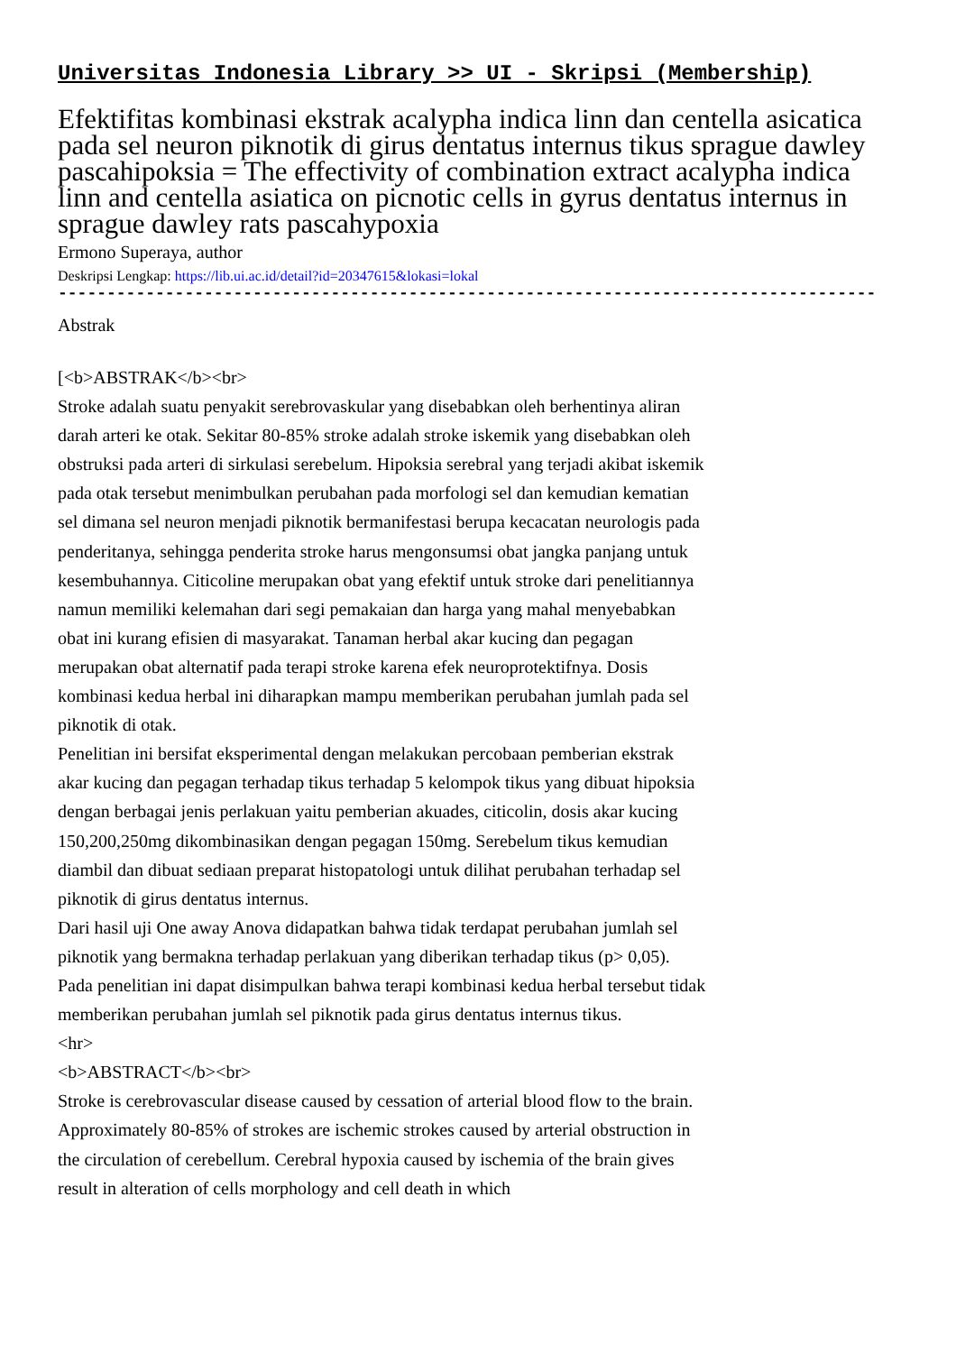Universitas Indonesia Library >> UI - Skripsi (Membership)
Efektifitas kombinasi ekstrak acalypha indica linn dan centella asicatica pada sel neuron piknotik di girus dentatus internus tikus sprague dawley pascahipoksia = The effectivity of combination extract acalypha indica linn and centella asiatica on picnotic cells in gyrus dentatus internus in sprague dawley rats pascahypoxia
Ermono Superaya, author
Deskripsi Lengkap: https://lib.ui.ac.id/detail?id=20347615&lokasi=lokal
------------------------------------------------------------------------------------------
Abstrak
[<b>ABSTRAK</b><br>
Stroke adalah suatu penyakit serebrovaskular yang disebabkan oleh berhentinya aliran darah arteri ke otak. Sekitar 80-85% stroke adalah stroke iskemik yang disebabkan oleh obstruksi pada arteri di sirkulasi serebelum. Hipoksia serebral yang terjadi akibat iskemik pada otak tersebut menimbulkan perubahan pada morfologi sel dan kemudian kematian sel dimana sel neuron menjadi piknotik bermanifestasi berupa kecacatan neurologis pada penderitanya, sehingga penderita stroke harus mengonsumsi obat jangka panjang untuk kesembuhannya. Citicoline merupakan obat yang efektif untuk stroke dari penelitiannya namun memiliki kelemahan dari segi pemakaian dan harga yang mahal menyebabkan obat ini kurang efisien di masyarakat. Tanaman herbal akar kucing dan pegagan merupakan obat alternatif pada terapi stroke karena efek neuroprotektifnya. Dosis kombinasi kedua herbal ini diharapkan mampu memberikan perubahan jumlah pada sel piknotik di otak.
Penelitian ini bersifat eksperimental dengan melakukan percobaan pemberian ekstrak akar kucing dan pegagan terhadap tikus terhadap 5 kelompok tikus yang dibuat hipoksia dengan berbagai jenis perlakuan yaitu pemberian akuades, citicolin, dosis akar kucing 150,200,250mg dikombinasikan dengan pegagan 150mg. Serebelum tikus kemudian diambil dan dibuat sediaan preparat histopatologi untuk dilihat perubahan terhadap sel piknotik di girus dentatus internus.
Dari hasil uji One away Anova didapatkan bahwa tidak terdapat perubahan jumlah sel piknotik yang bermakna terhadap perlakuan yang diberikan terhadap tikus (p> 0,05). Pada penelitian ini dapat disimpulkan bahwa terapi kombinasi kedua herbal tersebut tidak memberikan perubahan jumlah sel piknotik pada girus dentatus internus tikus.
<hr>
<b>ABSTRACT</b><br>
Stroke is cerebrovascular disease caused by cessation of arterial blood flow to the brain. Approximately 80-85% of strokes are ischemic strokes caused by arterial obstruction in the circulation of cerebellum. Cerebral hypoxia caused by ischemia of the brain gives result in alteration of cells morphology and cell death in which